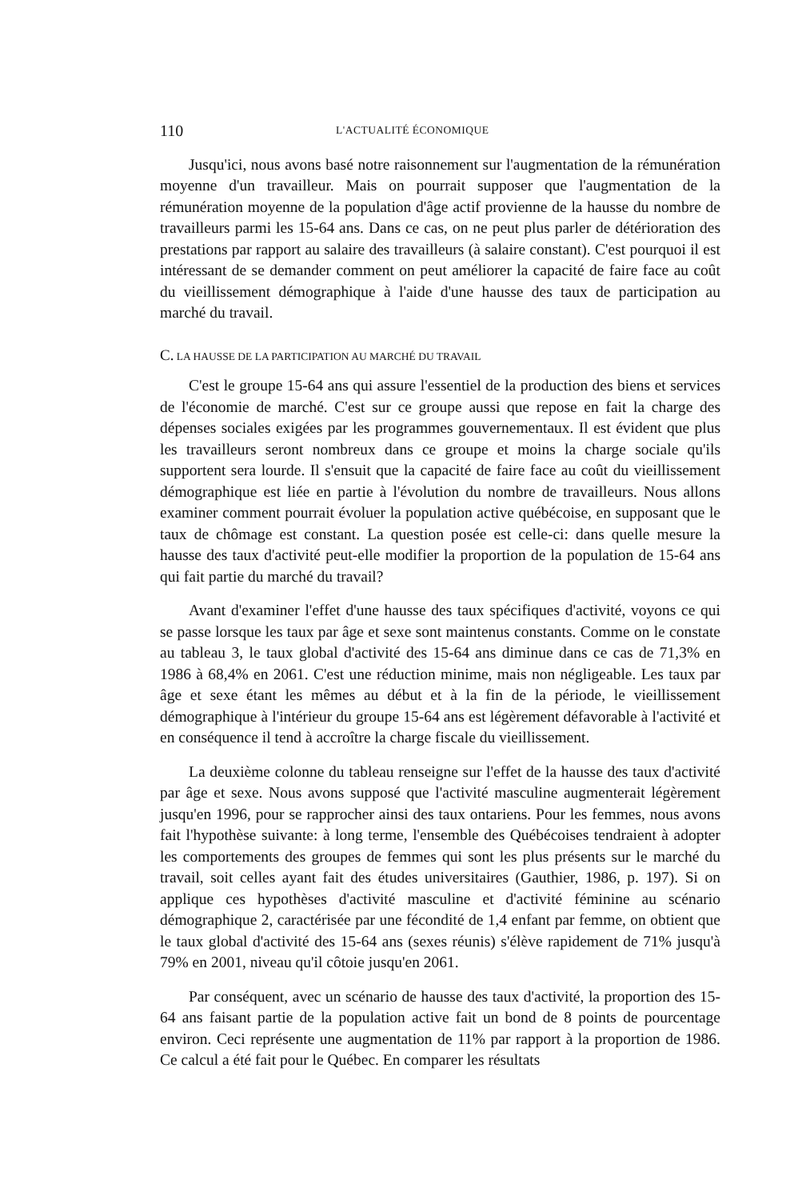110 L'ACTUALITÉ ÉCONOMIQUE
Jusqu'ici, nous avons basé notre raisonnement sur l'augmentation de la rémunération moyenne d'un travailleur. Mais on pourrait supposer que l'augmentation de la rémunération moyenne de la population d'âge actif provienne de la hausse du nombre de travailleurs parmi les 15-64 ans. Dans ce cas, on ne peut plus parler de détérioration des prestations par rapport au salaire des travailleurs (à salaire constant). C'est pourquoi il est intéressant de se demander comment on peut améliorer la capacité de faire face au coût du vieillissement démographique à l'aide d'une hausse des taux de participation au marché du travail.
C. LA HAUSSE DE LA PARTICIPATION AU MARCHÉ DU TRAVAIL
C'est le groupe 15-64 ans qui assure l'essentiel de la production des biens et services de l'économie de marché. C'est sur ce groupe aussi que repose en fait la charge des dépenses sociales exigées par les programmes gouvernementaux. Il est évident que plus les travailleurs seront nombreux dans ce groupe et moins la charge sociale qu'ils supportent sera lourde. Il s'ensuit que la capacité de faire face au coût du vieillissement démographique est liée en partie à l'évolution du nombre de travailleurs. Nous allons examiner comment pourrait évoluer la population active québécoise, en supposant que le taux de chômage est constant. La question posée est celle-ci: dans quelle mesure la hausse des taux d'activité peut-elle modifier la proportion de la population de 15-64 ans qui fait partie du marché du travail?
Avant d'examiner l'effet d'une hausse des taux spécifiques d'activité, voyons ce qui se passe lorsque les taux par âge et sexe sont maintenus constants. Comme on le constate au tableau 3, le taux global d'activité des 15-64 ans diminue dans ce cas de 71,3% en 1986 à 68,4% en 2061. C'est une réduction minime, mais non négligeable. Les taux par âge et sexe étant les mêmes au début et à la fin de la période, le vieillissement démographique à l'intérieur du groupe 15-64 ans est légèrement défavorable à l'activité et en conséquence il tend à accroître la charge fiscale du vieillissement.
La deuxième colonne du tableau renseigne sur l'effet de la hausse des taux d'activité par âge et sexe. Nous avons supposé que l'activité masculine augmenterait légèrement jusqu'en 1996, pour se rapprocher ainsi des taux ontariens. Pour les femmes, nous avons fait l'hypothèse suivante: à long terme, l'ensemble des Québécoises tendraient à adopter les comportements des groupes de femmes qui sont les plus présents sur le marché du travail, soit celles ayant fait des études universitaires (Gauthier, 1986, p. 197). Si on applique ces hypothèses d'activité masculine et d'activité féminine au scénario démographique 2, caractérisée par une fécondité de 1,4 enfant par femme, on obtient que le taux global d'activité des 15-64 ans (sexes réunis) s'élève rapidement de 71% jusqu'à 79% en 2001, niveau qu'il côtoie jusqu'en 2061.
Par conséquent, avec un scénario de hausse des taux d'activité, la proportion des 15-64 ans faisant partie de la population active fait un bond de 8 points de pourcentage environ. Ceci représente une augmentation de 11% par rapport à la proportion de 1986. Ce calcul a été fait pour le Québec. En comparer les résultats